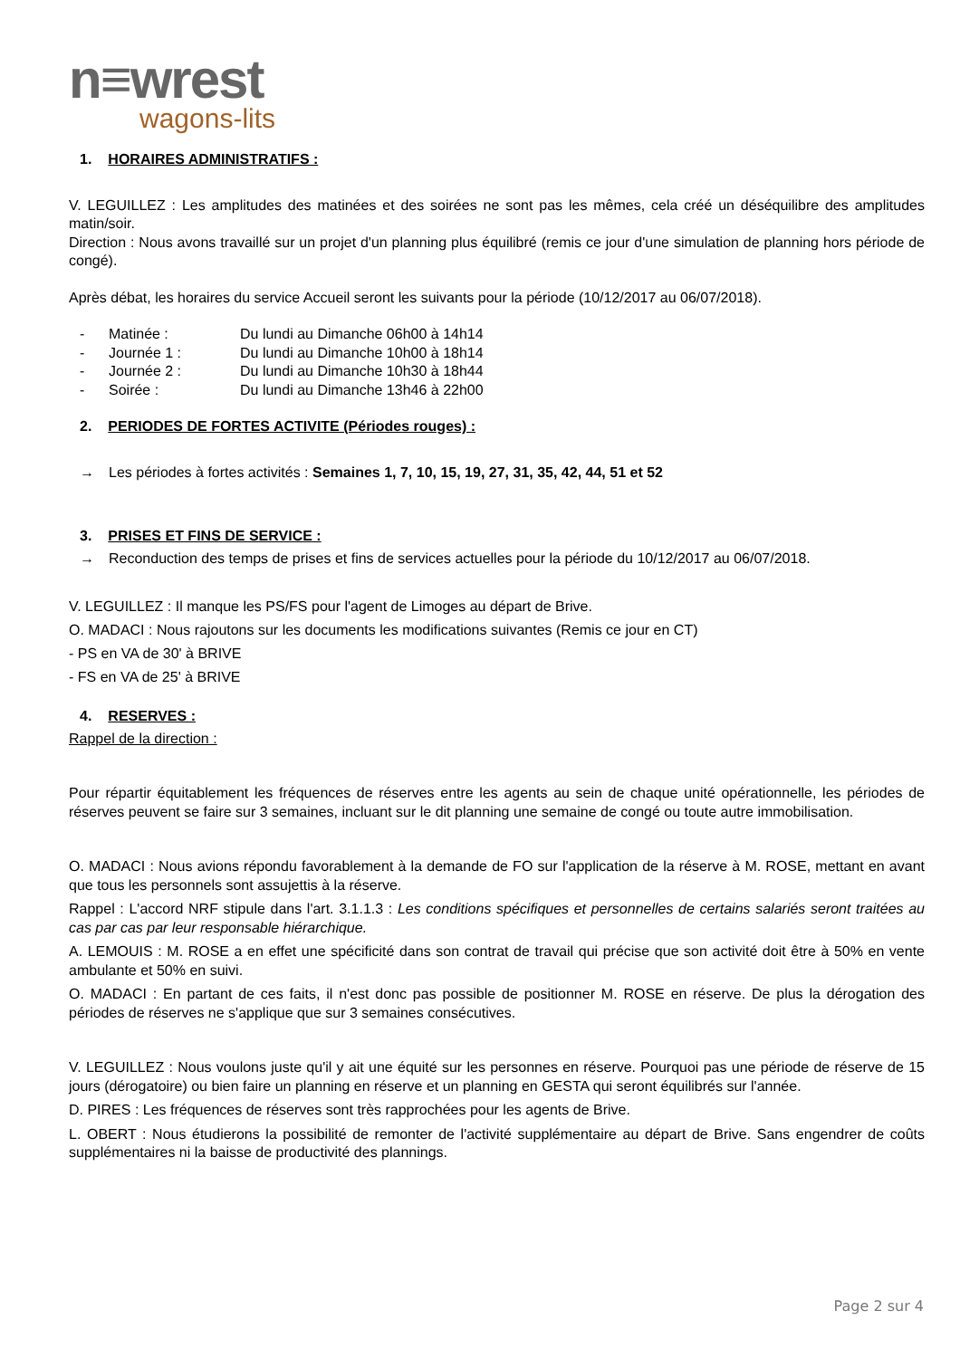n≡wrest
wagons-lits
1. HORAIRES ADMINISTRATIFS :
V. LEGUILLEZ : Les amplitudes des matinées et des soirées ne sont pas les mêmes, cela créé un déséquilibre des amplitudes matin/soir.
Direction : Nous avons travaillé sur un projet d'un planning plus équilibré (remis ce jour d'une simulation de planning hors période de congé).
Après débat, les horaires du service Accueil seront les suivants pour la période (10/12/2017 au 06/07/2018).
- Matinée : Du lundi au Dimanche 06h00 à 14h14
- Journée 1 : Du lundi au Dimanche 10h00 à 18h14
- Journée 2 : Du lundi au Dimanche 10h30 à 18h44
- Soirée : Du lundi au Dimanche 13h46 à 22h00
2. PERIODES DE FORTES ACTIVITE (Périodes rouges) :
→ Les périodes à fortes activités : Semaines 1, 7, 10, 15, 19, 27, 31, 35, 42, 44, 51 et 52
3. PRISES ET FINS DE SERVICE :
→ Reconduction des temps de prises et fins de services actuelles pour la période du 10/12/2017 au 06/07/2018.
V. LEGUILLEZ : Il manque les PS/FS pour l'agent de Limoges au départ de Brive.
O. MADACI : Nous rajoutons sur les documents les modifications suivantes (Remis ce jour en CT)
- PS en VA de 30' à BRIVE
- FS en VA de 25' à BRIVE
4. RESERVES :
Rappel de la direction :
Pour répartir équitablement les fréquences de réserves entre les agents au sein de chaque unité opérationnelle, les périodes de réserves peuvent se faire sur 3 semaines, incluant sur le dit planning une semaine de congé ou toute autre immobilisation.
O. MADACI : Nous avions répondu favorablement à la demande de FO sur l'application de la réserve à M. ROSE, mettant en avant que tous les personnels sont assujettis à la réserve.
Rappel : L'accord NRF stipule dans l'art. 3.1.1.3 : Les conditions spécifiques et personnelles de certains salariés seront traitées au cas par cas par leur responsable hiérarchique.
A. LEMOUIS : M. ROSE a en effet une spécificité dans son contrat de travail qui précise que son activité doit être à 50% en vente ambulante et 50% en suivi.
O. MADACI : En partant de ces faits, il n'est donc pas possible de positionner M. ROSE en réserve. De plus la dérogation des périodes de réserves ne s'applique que sur 3 semaines consécutives.
V. LEGUILLEZ : Nous voulons juste qu'il y ait une équité sur les personnes en réserve. Pourquoi pas une période de réserve de 15 jours (dérogatoire) ou bien faire un planning en réserve et un planning en GESTA qui seront équilibrés sur l'année.
D. PIRES : Les fréquences de réserves sont très rapprochées pour les agents de Brive.
L. OBERT : Nous étudierons la possibilité de remonter de l'activité supplémentaire au départ de Brive. Sans engendrer de coûts supplémentaires ni la baisse de productivité des plannings.
Page 2 sur 4